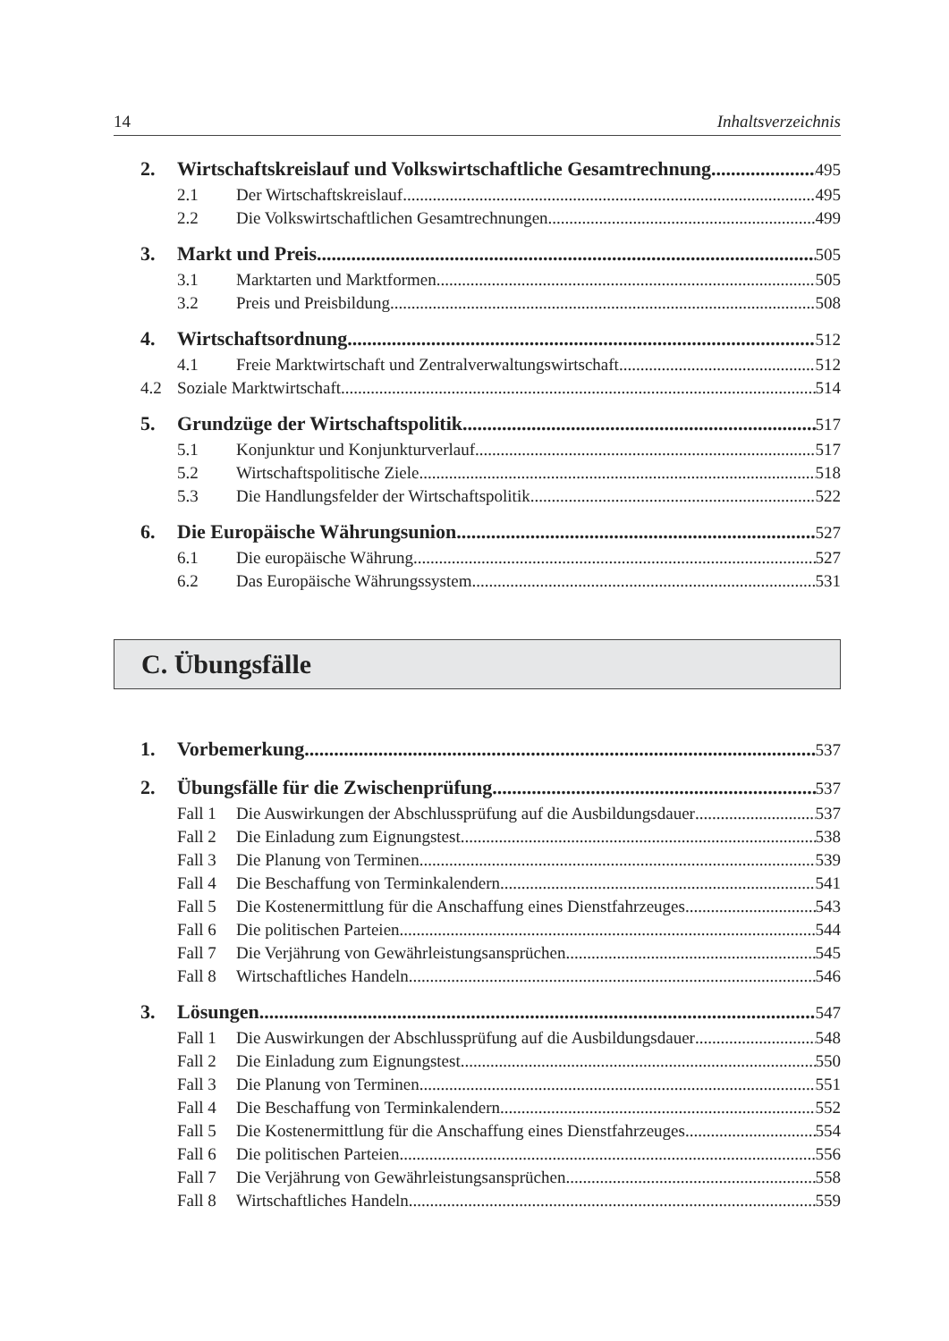14 Inhaltsverzeichnis
2. Wirtschaftskreislauf und Volkswirtschaftliche Gesamtrechnung 495
2.1 Der Wirtschaftskreislauf 495
2.2 Die Volkswirtschaftlichen Gesamtrechnungen 499
3. Markt und Preis 505
3.1 Marktarten und Marktformen 505
3.2 Preis und Preisbildung 508
4. Wirtschaftsordnung 512
4.1 Freie Marktwirtschaft und Zentralverwaltungswirtschaft 512
4.2 Soziale Marktwirtschaft 514
5. Grundzüge der Wirtschaftspolitik 517
5.1 Konjunktur und Konjunkturverlauf 517
5.2 Wirtschaftspolitische Ziele 518
5.3 Die Handlungsfelder der Wirtschaftspolitik 522
6. Die Europäische Währungsunion 527
6.1 Die europäische Währung 527
6.2 Das Europäische Währungssystem 531
C. Übungsfälle
1. Vorbemerkung 537
2. Übungsfälle für die Zwischenprüfung 537
Fall 1 Die Auswirkungen der Abschlussprüfung auf die Ausbildungsdauer 537
Fall 2 Die Einladung zum Eignungstest 538
Fall 3 Die Planung von Terminen 539
Fall 4 Die Beschaffung von Terminkalendern 541
Fall 5 Die Kostenermittlung für die Anschaffung eines Dienstfahrzeuges 543
Fall 6 Die politischen Parteien 544
Fall 7 Die Verjährung von Gewährleistungsansprüchen 545
Fall 8 Wirtschaftliches Handeln 546
3. Lösungen 547
Fall 1 Die Auswirkungen der Abschlussprüfung auf die Ausbildungsdauer 548
Fall 2 Die Einladung zum Eignungstest 550
Fall 3 Die Planung von Terminen 551
Fall 4 Die Beschaffung von Terminkalendern 552
Fall 5 Die Kostenermittlung für die Anschaffung eines Dienstfahrzeuges 554
Fall 6 Die politischen Parteien 556
Fall 7 Die Verjährung von Gewährleistungsansprüchen 558
Fall 8 Wirtschaftliches Handeln 559